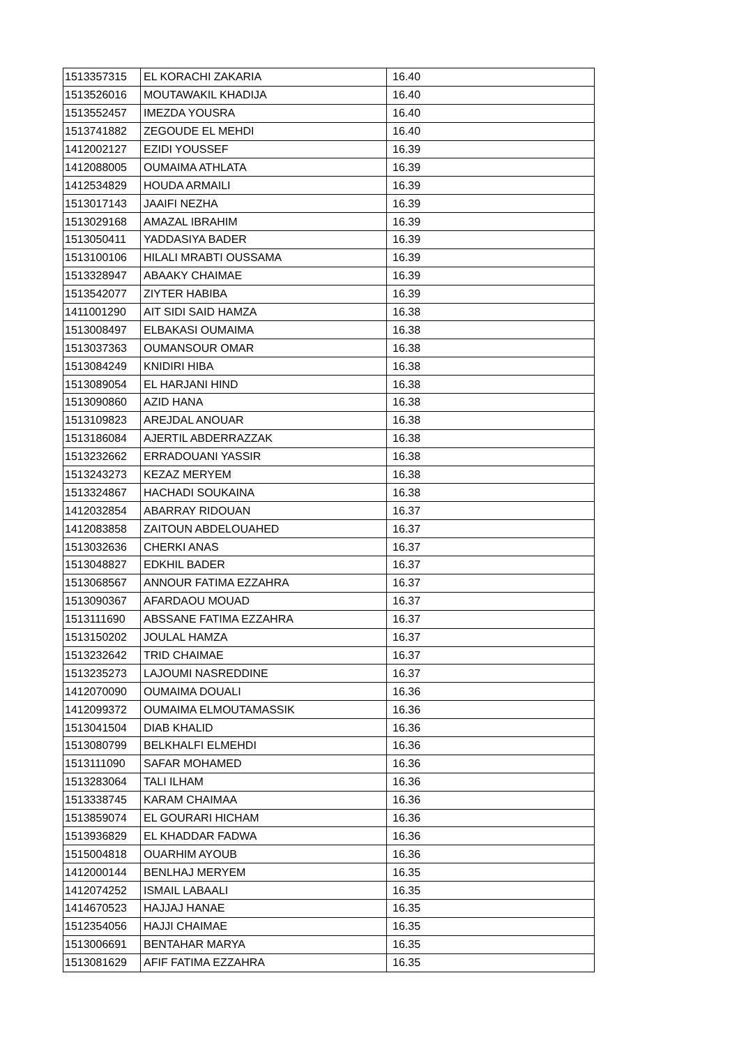| 1513357315 | EL KORACHI ZAKARIA | 16.40 |
| 1513526016 | MOUTAWAKIL KHADIJA | 16.40 |
| 1513552457 | IMEZDA YOUSRA | 16.40 |
| 1513741882 | ZEGOUDE EL MEHDI | 16.40 |
| 1412002127 | EZIDI YOUSSEF | 16.39 |
| 1412088005 | OUMAIMA ATHLATA | 16.39 |
| 1412534829 | HOUDA ARMAILI | 16.39 |
| 1513017143 | JAAIFI NEZHA | 16.39 |
| 1513029168 | AMAZAL IBRAHIM | 16.39 |
| 1513050411 | YADDASIYA BADER | 16.39 |
| 1513100106 | HILALI MRABTI OUSSAMA | 16.39 |
| 1513328947 | ABAAKY CHAIMAE | 16.39 |
| 1513542077 | ZIYTER HABIBA | 16.39 |
| 1411001290 | AIT SIDI SAID HAMZA | 16.38 |
| 1513008497 | ELBAKASI OUMAIMA | 16.38 |
| 1513037363 | OUMANSOUR OMAR | 16.38 |
| 1513084249 | KNIDIRI HIBA | 16.38 |
| 1513089054 | EL HARJANI HIND | 16.38 |
| 1513090860 | AZID HANA | 16.38 |
| 1513109823 | AREJDAL ANOUAR | 16.38 |
| 1513186084 | AJERTIL ABDERRAZZAK | 16.38 |
| 1513232662 | ERRADOUANI YASSIR | 16.38 |
| 1513243273 | KEZAZ MERYEM | 16.38 |
| 1513324867 | HACHADI SOUKAINA | 16.38 |
| 1412032854 | ABARRAY RIDOUAN | 16.37 |
| 1412083858 | ZAITOUN ABDELOUAHED | 16.37 |
| 1513032636 | CHERKI ANAS | 16.37 |
| 1513048827 | EDKHIL BADER | 16.37 |
| 1513068567 | ANNOUR FATIMA EZZAHRA | 16.37 |
| 1513090367 | AFARDAOU MOUAD | 16.37 |
| 1513111690 | ABSSANE FATIMA EZZAHRA | 16.37 |
| 1513150202 | JOULAL HAMZA | 16.37 |
| 1513232642 | TRID CHAIMAE | 16.37 |
| 1513235273 | LAJOUMI NASREDDINE | 16.37 |
| 1412070090 | OUMAIMA DOUALI | 16.36 |
| 1412099372 | OUMAIMA ELMOUTAMASSIK | 16.36 |
| 1513041504 | DIAB KHALID | 16.36 |
| 1513080799 | BELKHALFI ELMEHDI | 16.36 |
| 1513111090 | SAFAR MOHAMED | 16.36 |
| 1513283064 | TALI ILHAM | 16.36 |
| 1513338745 | KARAM CHAIMAA | 16.36 |
| 1513859074 | EL GOURARI HICHAM | 16.36 |
| 1513936829 | EL KHADDAR FADWA | 16.36 |
| 1515004818 | OUARHIM AYOUB | 16.36 |
| 1412000144 | BENLHAJ MERYEM | 16.35 |
| 1412074252 | ISMAIL LABAALI | 16.35 |
| 1414670523 | HAJJAJ HANAE | 16.35 |
| 1512354056 | HAJJI CHAIMAE | 16.35 |
| 1513006691 | BENTAHAR MARYA | 16.35 |
| 1513081629 | AFIF FATIMA EZZAHRA | 16.35 |